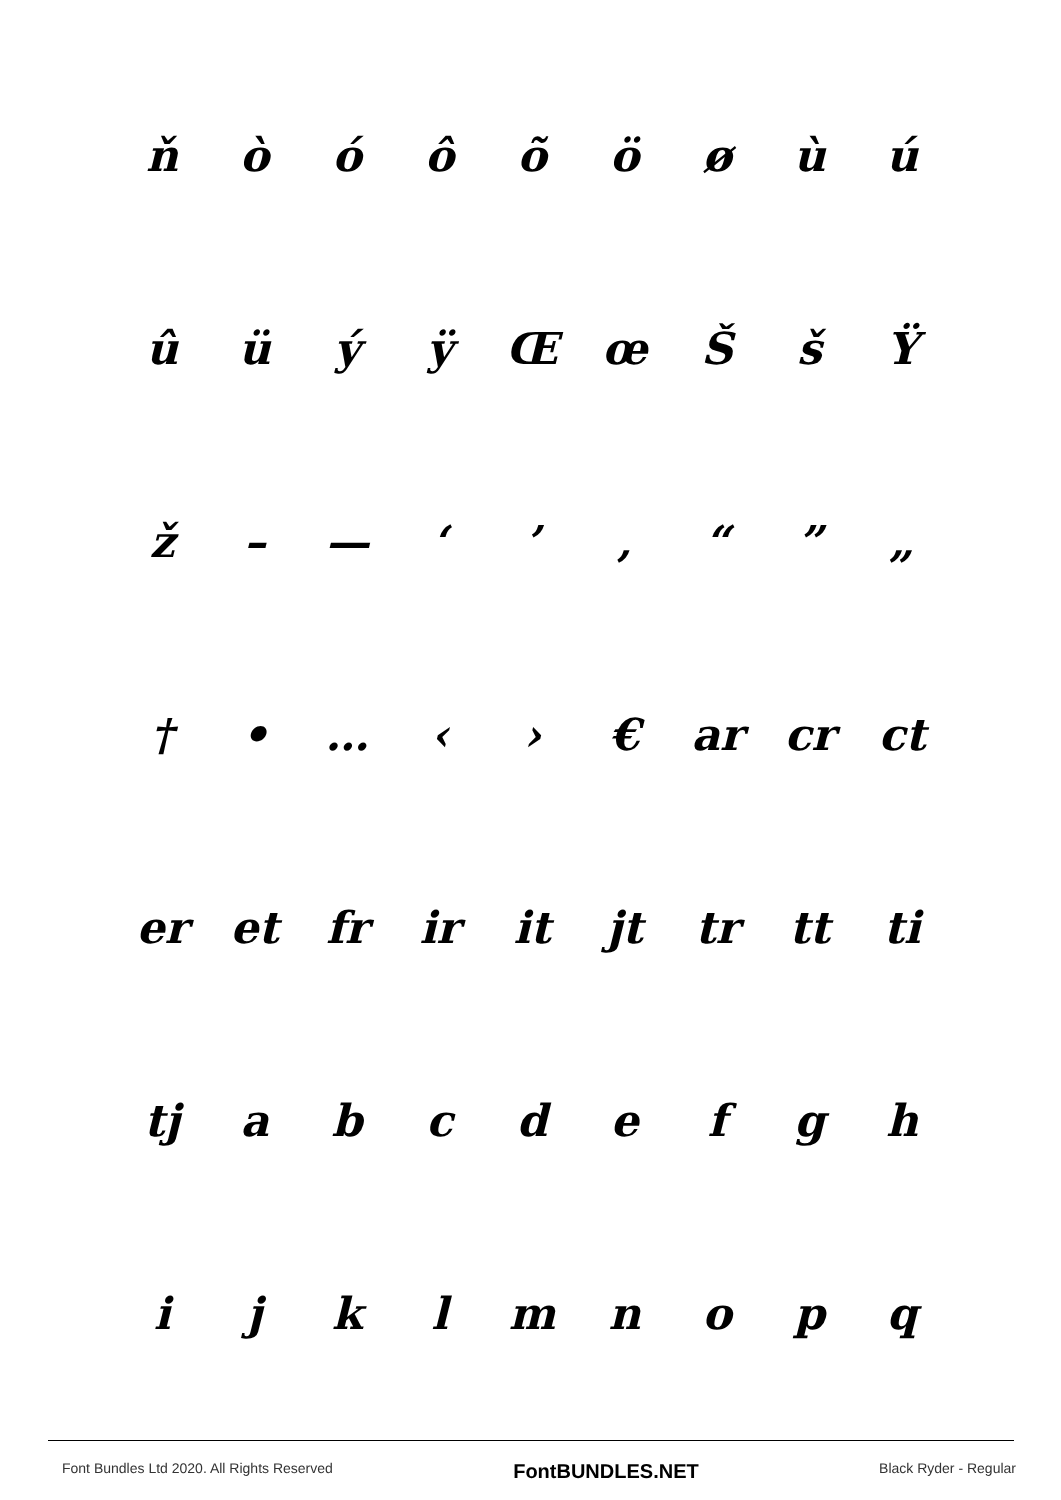ňòóôõöøùú
ûüýÿŒœŠšŸ
ž – — ‘’ ‚ “” „
† • … ‹ › € ar cr ct
er et fr ir it jt tr tt ti
tj abcdefgh
ijklmnopq
Font Bundles Ltd 2020. All Rights Reserved FontBUNDLES.NET Black Ryder - Regular